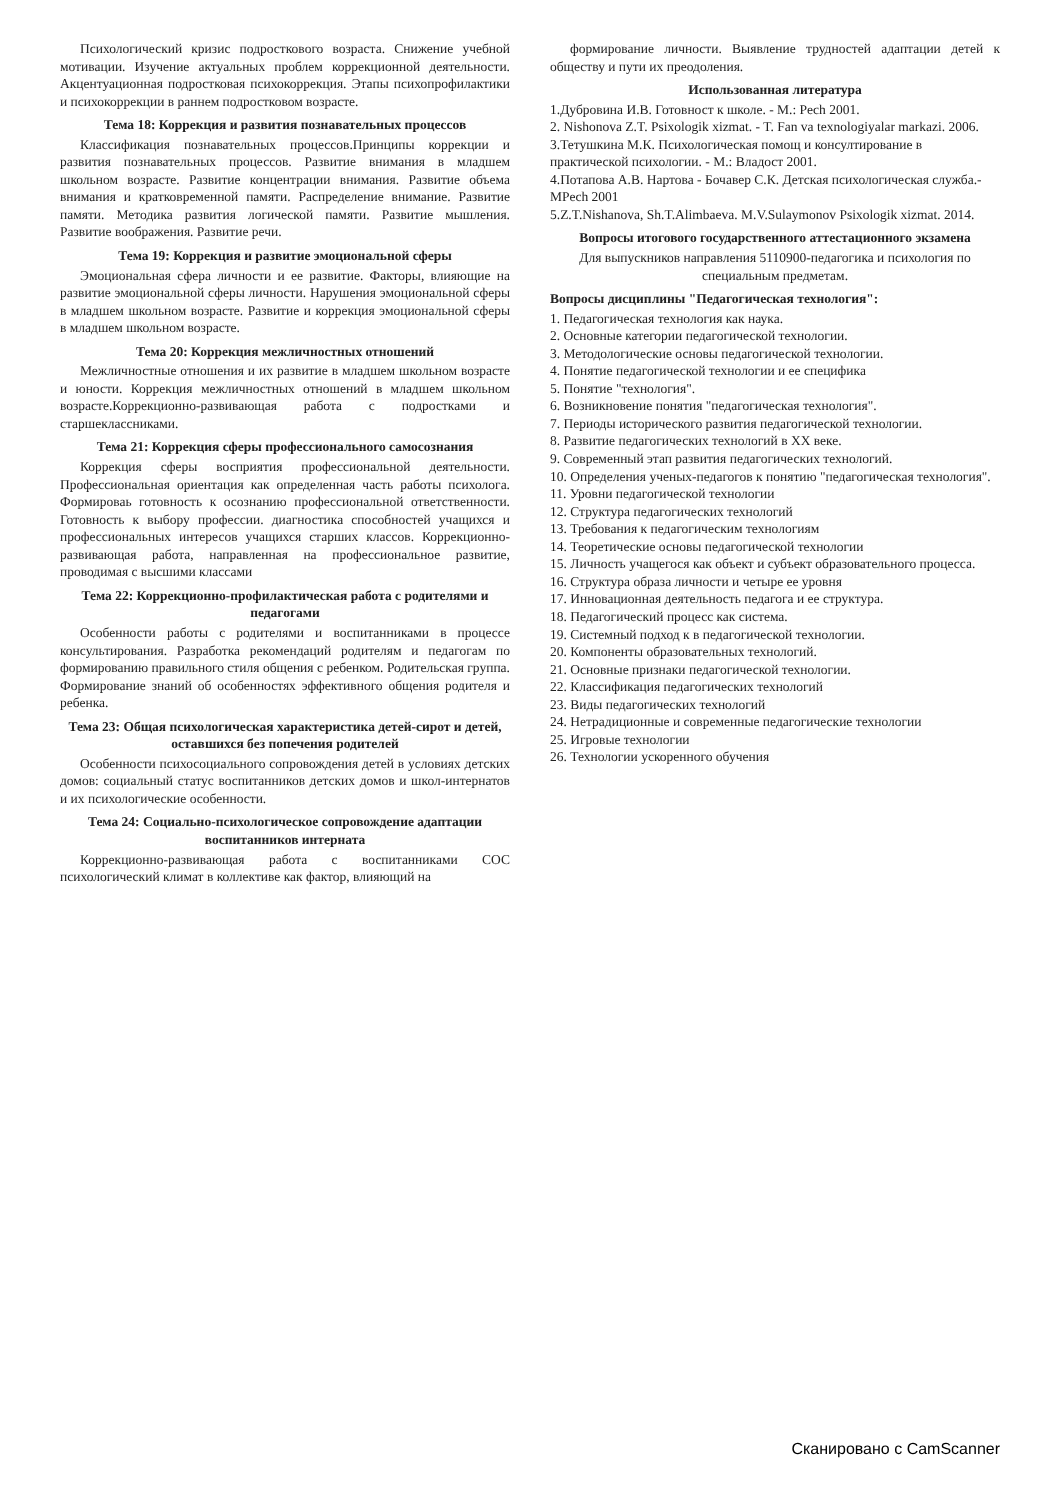Психологический кризис подросткового возраста. Снижение учебной мотивации. Изучение актуальных проблем коррекционной деятельности. Акцентуационная подростковая психокоррекция. Этапы психопрофилактики и психокоррекции в раннем подростковом возрасте.
Тема 18: Коррекция и развития познавательных процессов
Классификация познавательных процессов.Принципы коррекции и развития познавательных процессов. Развитие внимания в младшем школьном возрасте. Развитие концентрации внимания. Развитие объема внимания и кратковременной памяти. Распределение внимание. Развитие памяти. Методика развития логической памяти. Развитие мышления. Развитие воображения. Развитие речи.
Тема 19: Коррекция и развитие эмоциональной сферы
Эмоциональная сфера личности и ее развитие. Факторы, влияющие на развитие эмоциональной сферы личности. Нарушения эмоциональной сферы в младшем школьном возрасте. Развитие и коррекция эмоциональной сферы в младшем школьном возрасте.
Тема 20: Коррекция межличностных отношений
Межличностные отношения и их развитие в младшем школьном возрасте и юности. Коррекция межличностных отношений в младшем школьном возрасте.Коррекционно-развивающая работа с подростками и старшеклассниками.
Тема 21: Коррекция сферы профессионального самосознания
Коррекция сферы восприятия профессиональной деятельности. Профессиональная ориентация как определенная часть работы психолога. Формироваь готовность к осознанию профессиональной ответственности. Готовность к выбору профессии. диагностика способностей учащихся и профессиональных интересов учащихся старших классов. Коррекционно-развивающая работа, направленная на профессиональное развитие, проводимая с высшими классами
Тема 22: Коррекционно-профилактическая работа с родителями и педагогами
Особенности работы с родителями и воспитанниками в процессе консультирования. Разработка рекомендаций родителям и педагогам по формированию правильного стиля общения с ребенком. Родительская группа. Формирование знаний об особенностях эффективного общения родителя и ребенка.
Тема 23: Общая психологическая характеристика детей-сирот и детей, оставшихся без попечения родителей
Особенности психосоциального сопровождения детей в условиях детских домов: социальный статус воспитанников детских домов и школ-интернатов и их психологические особенности.
Тема 24: Социально-психологическое сопровождение адаптации воспитанников интерната
Коррекционно-развивающая работа с воспитанниками СОС психологический климат в коллективе как фактор, влияющий на
формирование личности. Выявление трудностей адаптации детей к обществу и пути их преодоления.
Использованная литература
1.Дубровина И.В. Готовност к школе. - М.: Pech 2001.
2. Nishonova Z.T. Psixologik xizmat. - T. Fan va texnologiyalar markazi. 2006.
3.Тетушкина М.К. Психологическая помощ и консултирование в практической психологии. - М.: Владост 2001.
4.Потапова А.В. Нартова - Бочавер С.К. Детская психологическая служба.- MPech 2001
5.Z.T.Nishanova, Sh.T.Alimbaeva. M.V.Sulaymonov Psixologik xizmat. 2014.
Вопросы итогового государственного аттестационного экзамена
Для выпускников направления 5110900-педагогика и психология по специальным предметам.
Вопросы дисциплины "Педагогическая технология":
1. Педагогическая технология как наука.
2. Основные категории педагогической технологии.
3. Методологические основы педагогической технологии.
4. Понятие педагогической технологии и ее специфика
5. Понятие "технология".
6. Возникновение понятия "педагогическая технология".
7. Периоды исторического развития педагогической технологии.
8. Развитие педагогических технологий в XX веке.
9. Современный этап развития педагогических технологий.
10. Определения ученых-педагогов к понятию "педагогическая технология".
11. Уровни педагогической технологии
12. Структура педагогических технологий
13. Требования к педагогическим технологиям
14. Теоретические основы педагогической технологии
15. Личность учащегося как объект и субъект образовательного процесса.
16. Структура образа личности и четыре ее уровня
17. Инновационная деятельность педагога и ее структура.
18. Педагогический процесс как система.
19. Системный подход к в педагогической технологии.
20. Компоненты образовательных технологий.
21. Основные признаки педагогической технологии.
22. Классификация педагогических технологий
23. Виды педагогических технологий
24. Нетрадиционные и современные педагогические технологии
25. Игровые технологии
26. Технологии ускоренного обучения
Сканировано с CamScanner